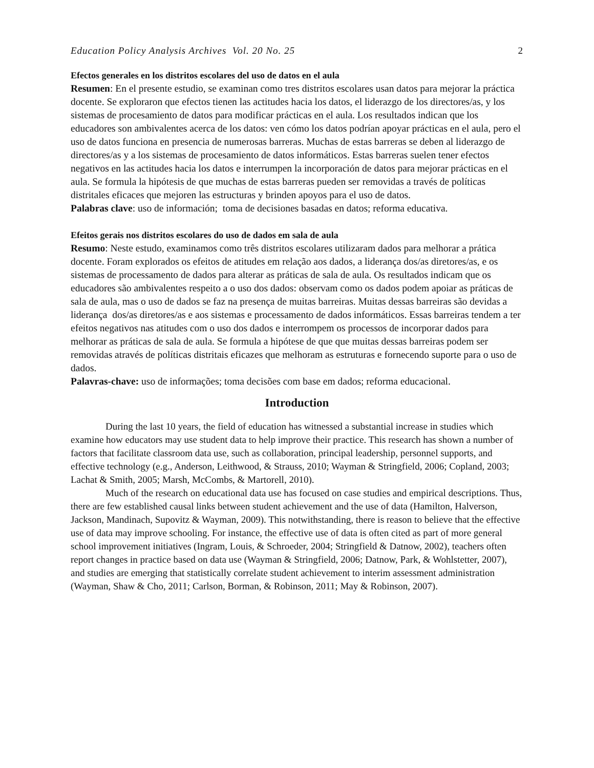Education Policy Analysis Archives Vol. 20 No. 25 2
Efectos generales en los distritos escolares del uso de datos en el aula
Resumen: En el presente estudio, se examinan como tres distritos escolares usan datos para mejorar la práctica docente. Se exploraron que efectos tienen las actitudes hacia los datos, el liderazgo de los directores/as, y los sistemas de procesamiento de datos para modificar prácticas en el aula. Los resultados indican que los educadores son ambivalentes acerca de los datos: ven cómo los datos podrían apoyar prácticas en el aula, pero el uso de datos funciona en presencia de numerosas barreras. Muchas de estas barreras se deben al liderazgo de directores/as y a los sistemas de procesamiento de datos informáticos. Estas barreras suelen tener efectos negativos en las actitudes hacia los datos e interrumpen la incorporación de datos para mejorar prácticas en el aula. Se formula la hipótesis de que muchas de estas barreras pueden ser removidas a través de políticas distritales eficaces que mejoren las estructuras y brinden apoyos para el uso de datos.
Palabras clave: uso de información; toma de decisiones basadas en datos; reforma educativa.
Efeitos gerais nos distritos escolares do uso de dados em sala de aula
Resumo: Neste estudo, examinamos como três distritos escolares utilizaram dados para melhorar a prática docente. Foram explorados os efeitos de atitudes em relação aos dados, a liderança dos/as diretores/as, e os sistemas de processamento de dados para alterar as práticas de sala de aula. Os resultados indicam que os educadores são ambivalentes respeito a o uso dos dados: observam como os dados podem apoiar as práticas de sala de aula, mas o uso de dados se faz na presença de muitas barreiras. Muitas dessas barreiras são devidas a liderança dos/as diretores/as e aos sistemas e processamento de dados informáticos. Essas barreiras tendem a ter efeitos negativos nas atitudes com o uso dos dados e interrompem os processos de incorporar dados para melhorar as práticas de sala de aula. Se formula a hipótese de que que muitas dessas barreiras podem ser removidas através de políticas distritais eficazes que melhoram as estruturas e fornecendo suporte para o uso de dados.
Palavras-chave: uso de informações; toma decisões com base em dados; reforma educacional.
Introduction
During the last 10 years, the field of education has witnessed a substantial increase in studies which examine how educators may use student data to help improve their practice. This research has shown a number of factors that facilitate classroom data use, such as collaboration, principal leadership, personnel supports, and effective technology (e.g., Anderson, Leithwood, & Strauss, 2010; Wayman & Stringfield, 2006; Copland, 2003; Lachat & Smith, 2005; Marsh, McCombs, & Martorell, 2010).
Much of the research on educational data use has focused on case studies and empirical descriptions. Thus, there are few established causal links between student achievement and the use of data (Hamilton, Halverson, Jackson, Mandinach, Supovitz & Wayman, 2009). This notwithstanding, there is reason to believe that the effective use of data may improve schooling. For instance, the effective use of data is often cited as part of more general school improvement initiatives (Ingram, Louis, & Schroeder, 2004; Stringfield & Datnow, 2002), teachers often report changes in practice based on data use (Wayman & Stringfield, 2006; Datnow, Park, & Wohlstetter, 2007), and studies are emerging that statistically correlate student achievement to interim assessment administration (Wayman, Shaw & Cho, 2011; Carlson, Borman, & Robinson, 2011; May & Robinson, 2007).